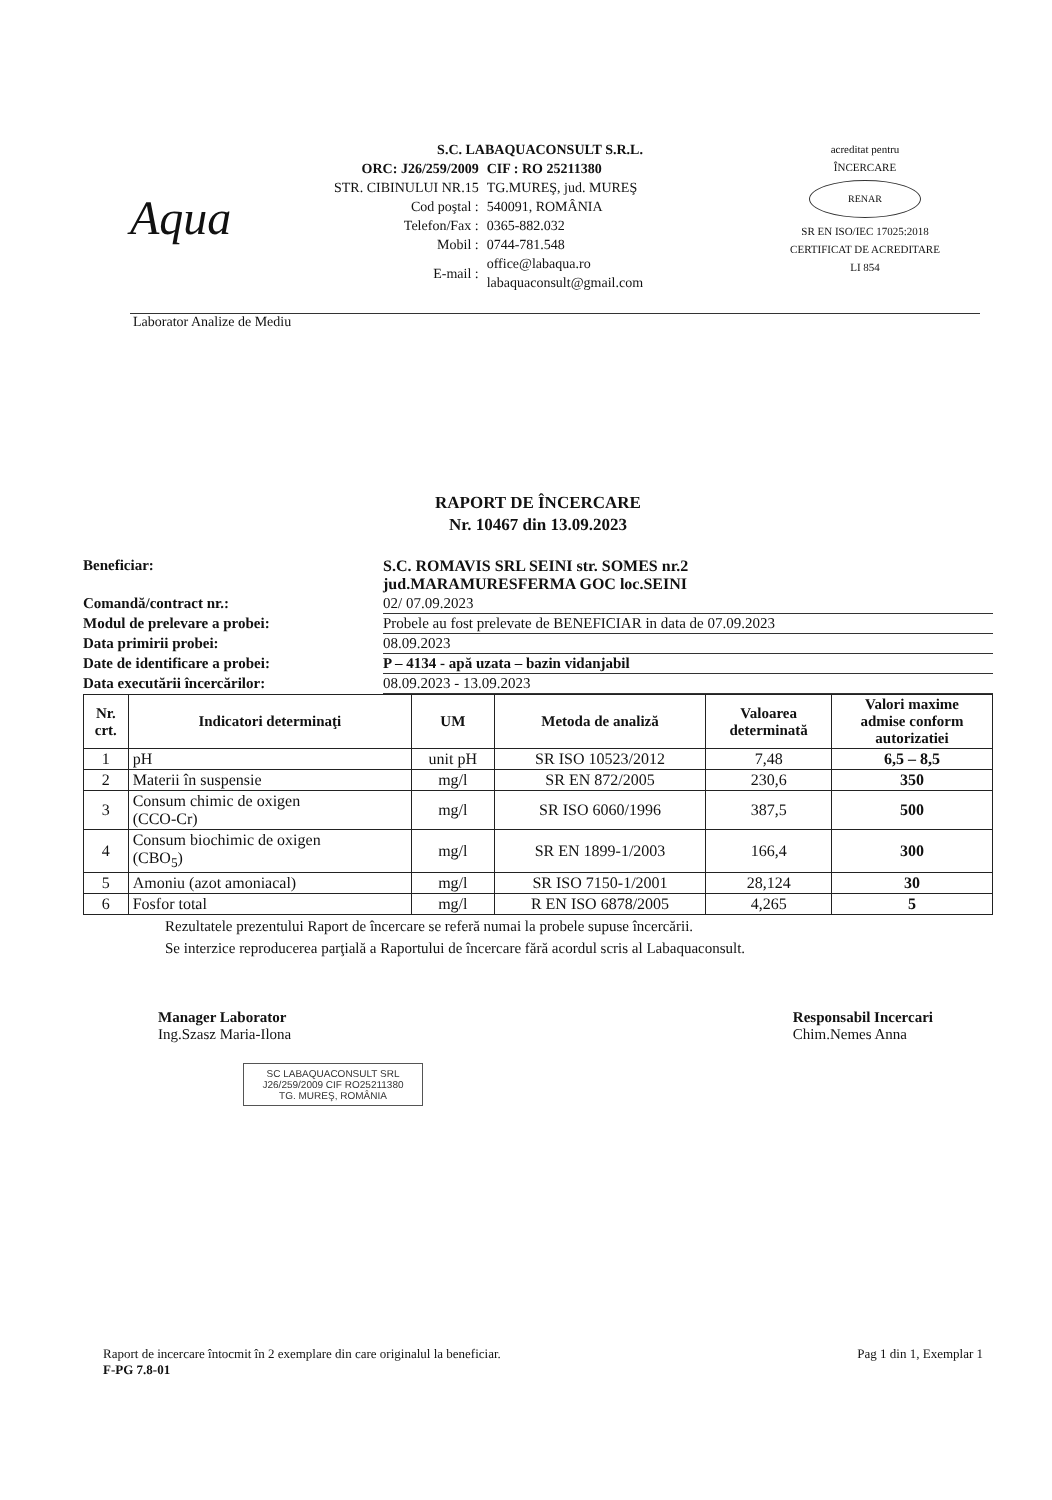Aqua
S.C. LABAQUACONSULT S.R.L.
| ORC: J26/259/2009 | CIF : RO 25211380 |
| STR. CIBINULUI NR.15 | TG.MUREŞ, jud. MUREŞ |
| Cod poştal : | 540091, ROMÂNIA |
| Telefon/Fax : | 0365-882.032 |
| Mobil : | 0744-781.548 |
| E-mail : | office@labaqua.ro labaquaconsult@gmail.com |
acreditat pentru
ÎNCERCARE
RENAR
SR EN ISO/IEC 17025:2018
CERTIFICAT DE ACREDITARE
LI 854
Laborator Analize de Mediu
RAPORT DE ÎNCERCARE
Nr. 10467 din 13.09.2023
| Beneficiar: | S.C. ROMAVIS SRL SEINI str. SOMES nr.2 jud.MARAMURESFERMA GOC loc.SEINI |
| Comandă/contract nr.: | 02/ 07.09.2023 |
| Modul de prelevare a probei: | Probele au fost prelevate de BENEFICIAR in data de 07.09.2023 |
| Data primirii probei: | 08.09.2023 |
| Date de identificare a probei: | P – 4134 - apă uzata – bazin vidanjabil |
| Data executării încercărilor: | 08.09.2023 - 13.09.2023 |
| Nr. crt. | Indicatori determinaţi | UM | Metoda de analiză | Valoarea determinată | Valori maxime admise conform autorizatiei |
| --- | --- | --- | --- | --- | --- |
| 1 | pH | unit pH | SR ISO 10523/2012 | 7,48 | 6,5 – 8,5 |
| 2 | Materii în suspensie | mg/l | SR EN 872/2005 | 230,6 | 350 |
| 3 | Consum chimic de oxigen (CCO-Cr) | mg/l | SR ISO 6060/1996 | 387,5 | 500 |
| 4 | Consum biochimic de oxigen (CBO<sub>5</sub>) | mg/l | SR EN 1899-1/2003 | 166,4 | 300 |
| 5 | Amoniu (azot amoniacal) | mg/l | SR ISO 7150-1/2001 | 28,124 | 30 |
| 6 | Fosfor total | mg/l | R EN ISO 6878/2005 | 4,265 | 5 |
Rezultatele prezentului Raport de încercare se referă numai la probele supuse încercării.
Se interzice reproducerea parţială a Raportului de încercare fără acordul scris al Labaquaconsult.
Manager Laborator
Ing.Szasz Maria-Ilona
Responsabil Incercari
Chim.Nemes Anna
SC LABAQUACONSULT SRL
J26/259/2009 CIF RO25211380
TG. MUREŞ, ROMÂNIA
Raport de incercare întocmit în 2 exemplare din care originalul la beneficiar.
F-PG 7.8-01
Pag 1 din 1, Exemplar 1